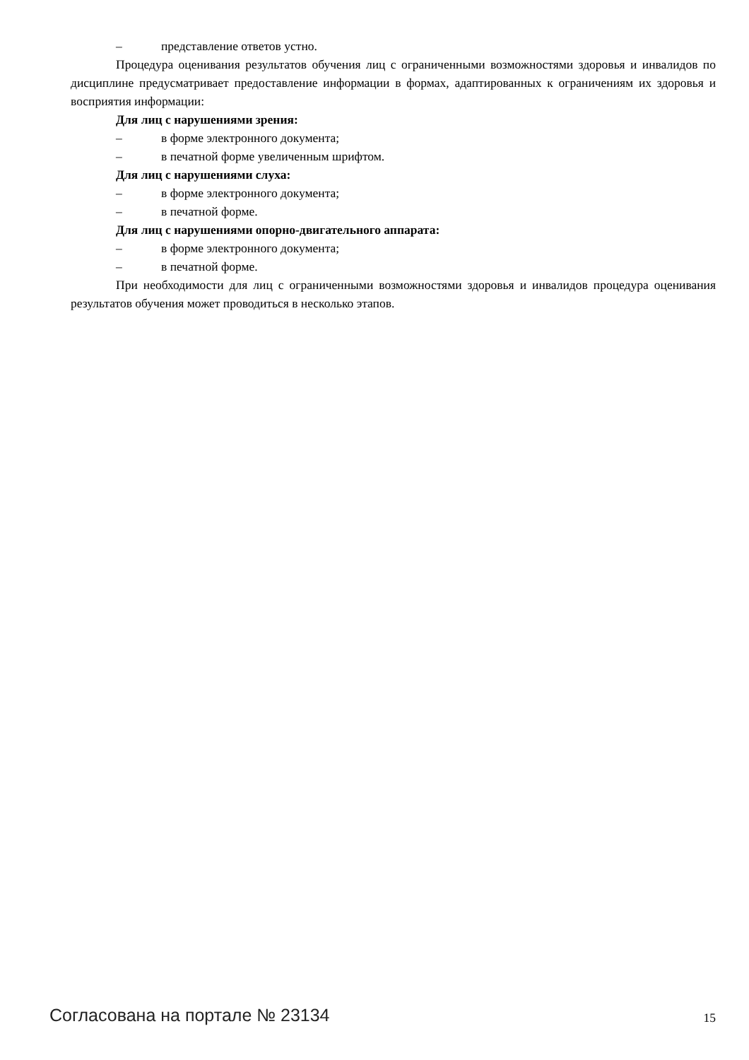– представление ответов устно.
Процедура оценивания результатов обучения лиц с ограниченными возможностями здоровья и инвалидов по дисциплине предусматривает предоставление информации в формах, адаптированных к ограничениям их здоровья и восприятия информации:
Для лиц с нарушениями зрения:
– в форме электронного документа;
– в печатной форме увеличенным шрифтом.
Для лиц с нарушениями слуха:
– в форме электронного документа;
– в печатной форме.
Для лиц с нарушениями опорно-двигательного аппарата:
– в форме электронного документа;
– в печатной форме.
При необходимости для лиц с ограниченными возможностями здоровья и инвалидов процедура оценивания результатов обучения может проводиться в несколько этапов.
Согласована на портале № 23134 15